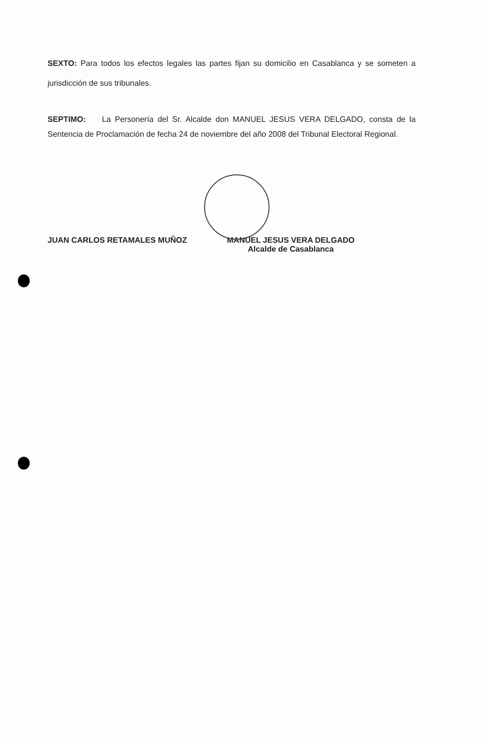SEXTO: Para todos los efectos legales las partes fijan su domicilio en Casablanca y se someten a jurisdicción de sus tribunales.
SEPTIMO: La Personería del Sr. Alcalde don MANUEL JESUS VERA DELGADO, consta de la Sentencia de Proclamación de fecha 24 de noviembre del año 2008 del Tribunal Electoral Regional.
JUAN CARLOS RETAMALES MUÑOZ MANUEL JESUS VERA DELGADO
Alcalde de Casablanca